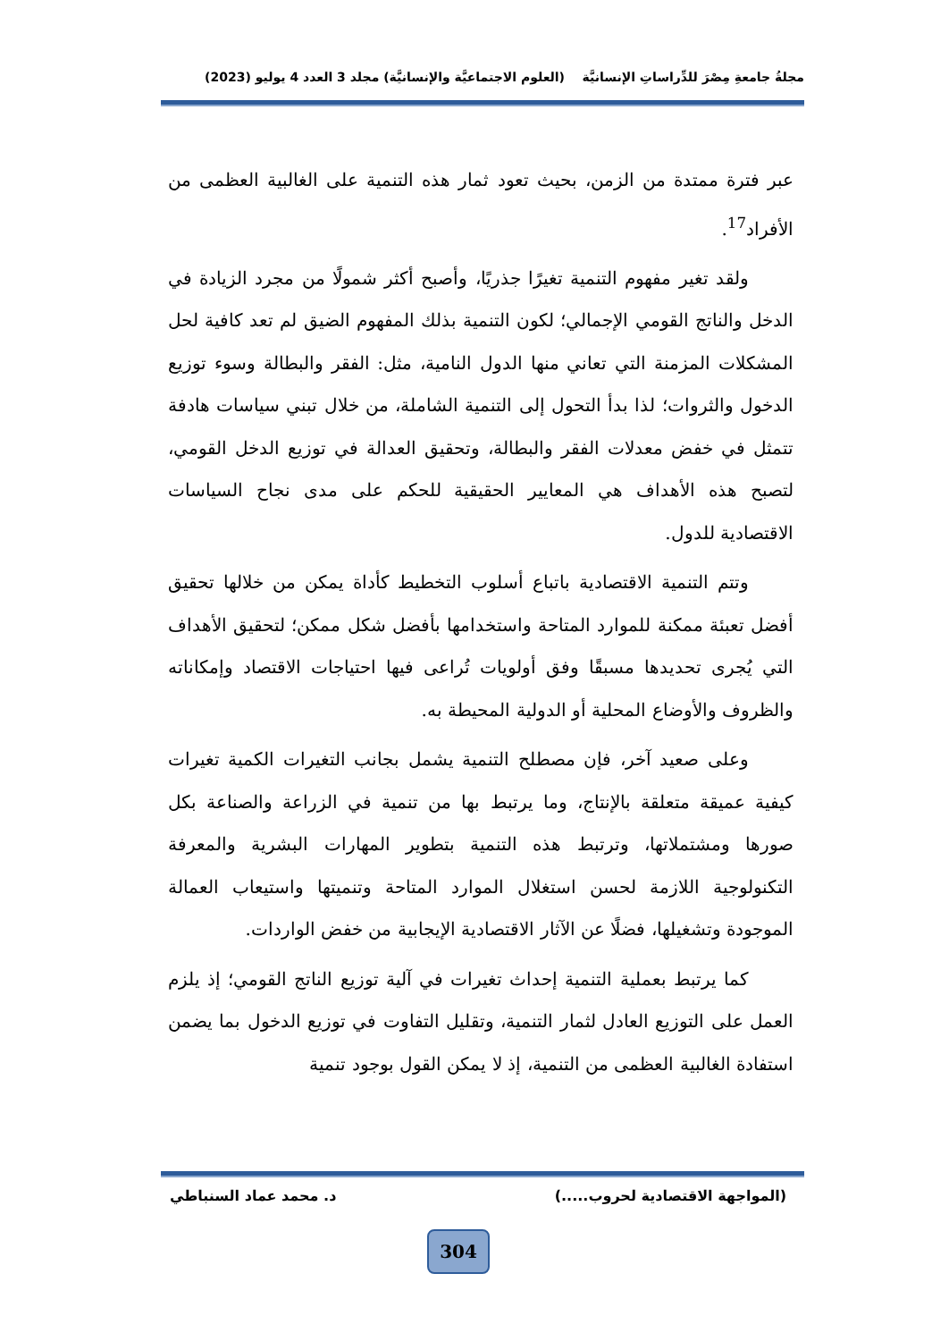مجلةُ جامعةِ مِصْرَ للدِّراساتِ الإنسانيَّة (العلوم الاجتماعيَّة والإنسانيَّة) مجلد 3 العدد 4 يوليو (2023)
عبر فترة ممتدة من الزمن، بحيث تعود ثمار هذه التنمية على الغالبية العظمى من الأفراد<sup>17</sup>.
ولقد تغير مفهوم التنمية تغيرًا جذريًا، وأصبح أكثر شمولًا من مجرد الزيادة في الدخل والناتج القومي الإجمالي؛ لكون التنمية بذلك المفهوم الضيق لم تعد كافية لحل المشكلات المزمنة التي تعاني منها الدول النامية، مثل: الفقر والبطالة وسوء توزيع الدخول والثروات؛ لذا بدأ التحول إلى التنمية الشاملة، من خلال تبني سياسات هادفة تتمثل في خفض معدلات الفقر والبطالة، وتحقيق العدالة في توزيع الدخل القومي، لتصبح هذه الأهداف هي المعايير الحقيقية للحكم على مدى نجاح السياسات الاقتصادية للدول.
وتتم التنمية الاقتصادية باتباع أسلوب التخطيط كأداة يمكن من خلالها تحقيق أفضل تعبئة ممكنة للموارد المتاحة واستخدامها بأفضل شكل ممكن؛ لتحقيق الأهداف التي يُجرى تحديدها مسبقًا وفق أولويات تُراعى فيها احتياجات الاقتصاد وإمكاناته والظروف والأوضاع المحلية أو الدولية المحيطة به.
وعلى صعيد آخر، فإن مصطلح التنمية يشمل بجانب التغيرات الكمية تغيرات كيفية عميقة متعلقة بالإنتاج، وما يرتبط بها من تنمية في الزراعة والصناعة بكل صورها ومشتملاتها، وترتبط هذه التنمية بتطوير المهارات البشرية والمعرفة التكنولوجية اللازمة لحسن استغلال الموارد المتاحة وتنميتها واستيعاب العمالة الموجودة وتشغيلها، فضلًا عن الآثار الاقتصادية الإيجابية من خفض الواردات.
كما يرتبط بعملية التنمية إحداث تغيرات في آلية توزيع الناتج القومي؛ إذ يلزم العمل على التوزيع العادل لثمار التنمية، وتقليل التفاوت في توزيع الدخول بما يضمن استفادة الغالبية العظمى من التنمية، إذ لا يمكن القول بوجود تنمية
(المواجهة الاقتصادية لحروب.....) د. محمد عماد السنباطي
304